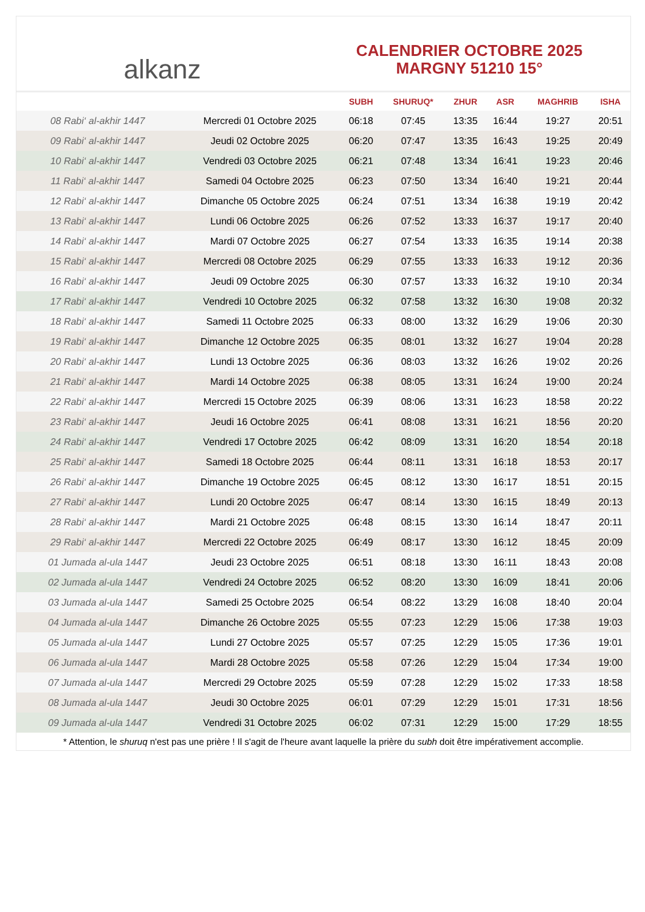alkanz
CALENDRIER OCTOBRE 2025
MARGNY 51210 15°
| | | SUBH | SHURUQ* | ZHUR | ASR | MAGHRIB | ISHA |
| --- | --- | --- | --- | --- | --- | --- | --- |
| 08 Rabi‘ al-akhir 1447 | Mercredi 01 Octobre 2025 | 06:18 | 07:45 | 13:35 | 16:44 | 19:27 | 20:51 |
| 09 Rabi‘ al-akhir 1447 | Jeudi 02 Octobre 2025 | 06:20 | 07:47 | 13:35 | 16:43 | 19:25 | 20:49 |
| 10 Rabi‘ al-akhir 1447 | Vendredi 03 Octobre 2025 | 06:21 | 07:48 | 13:34 | 16:41 | 19:23 | 20:46 |
| 11 Rabi‘ al-akhir 1447 | Samedi 04 Octobre 2025 | 06:23 | 07:50 | 13:34 | 16:40 | 19:21 | 20:44 |
| 12 Rabi‘ al-akhir 1447 | Dimanche 05 Octobre 2025 | 06:24 | 07:51 | 13:34 | 16:38 | 19:19 | 20:42 |
| 13 Rabi‘ al-akhir 1447 | Lundi 06 Octobre 2025 | 06:26 | 07:52 | 13:33 | 16:37 | 19:17 | 20:40 |
| 14 Rabi‘ al-akhir 1447 | Mardi 07 Octobre 2025 | 06:27 | 07:54 | 13:33 | 16:35 | 19:14 | 20:38 |
| 15 Rabi‘ al-akhir 1447 | Mercredi 08 Octobre 2025 | 06:29 | 07:55 | 13:33 | 16:33 | 19:12 | 20:36 |
| 16 Rabi‘ al-akhir 1447 | Jeudi 09 Octobre 2025 | 06:30 | 07:57 | 13:33 | 16:32 | 19:10 | 20:34 |
| 17 Rabi‘ al-akhir 1447 | Vendredi 10 Octobre 2025 | 06:32 | 07:58 | 13:32 | 16:30 | 19:08 | 20:32 |
| 18 Rabi‘ al-akhir 1447 | Samedi 11 Octobre 2025 | 06:33 | 08:00 | 13:32 | 16:29 | 19:06 | 20:30 |
| 19 Rabi‘ al-akhir 1447 | Dimanche 12 Octobre 2025 | 06:35 | 08:01 | 13:32 | 16:27 | 19:04 | 20:28 |
| 20 Rabi‘ al-akhir 1447 | Lundi 13 Octobre 2025 | 06:36 | 08:03 | 13:32 | 16:26 | 19:02 | 20:26 |
| 21 Rabi‘ al-akhir 1447 | Mardi 14 Octobre 2025 | 06:38 | 08:05 | 13:31 | 16:24 | 19:00 | 20:24 |
| 22 Rabi‘ al-akhir 1447 | Mercredi 15 Octobre 2025 | 06:39 | 08:06 | 13:31 | 16:23 | 18:58 | 20:22 |
| 23 Rabi‘ al-akhir 1447 | Jeudi 16 Octobre 2025 | 06:41 | 08:08 | 13:31 | 16:21 | 18:56 | 20:20 |
| 24 Rabi‘ al-akhir 1447 | Vendredi 17 Octobre 2025 | 06:42 | 08:09 | 13:31 | 16:20 | 18:54 | 20:18 |
| 25 Rabi‘ al-akhir 1447 | Samedi 18 Octobre 2025 | 06:44 | 08:11 | 13:31 | 16:18 | 18:53 | 20:17 |
| 26 Rabi‘ al-akhir 1447 | Dimanche 19 Octobre 2025 | 06:45 | 08:12 | 13:30 | 16:17 | 18:51 | 20:15 |
| 27 Rabi‘ al-akhir 1447 | Lundi 20 Octobre 2025 | 06:47 | 08:14 | 13:30 | 16:15 | 18:49 | 20:13 |
| 28 Rabi‘ al-akhir 1447 | Mardi 21 Octobre 2025 | 06:48 | 08:15 | 13:30 | 16:14 | 18:47 | 20:11 |
| 29 Rabi‘ al-akhir 1447 | Mercredi 22 Octobre 2025 | 06:49 | 08:17 | 13:30 | 16:12 | 18:45 | 20:09 |
| 01 Jumada al-ula 1447 | Jeudi 23 Octobre 2025 | 06:51 | 08:18 | 13:30 | 16:11 | 18:43 | 20:08 |
| 02 Jumada al-ula 1447 | Vendredi 24 Octobre 2025 | 06:52 | 08:20 | 13:30 | 16:09 | 18:41 | 20:06 |
| 03 Jumada al-ula 1447 | Samedi 25 Octobre 2025 | 06:54 | 08:22 | 13:29 | 16:08 | 18:40 | 20:04 |
| 04 Jumada al-ula 1447 | Dimanche 26 Octobre 2025 | 05:55 | 07:23 | 12:29 | 15:06 | 17:38 | 19:03 |
| 05 Jumada al-ula 1447 | Lundi 27 Octobre 2025 | 05:57 | 07:25 | 12:29 | 15:05 | 17:36 | 19:01 |
| 06 Jumada al-ula 1447 | Mardi 28 Octobre 2025 | 05:58 | 07:26 | 12:29 | 15:04 | 17:34 | 19:00 |
| 07 Jumada al-ula 1447 | Mercredi 29 Octobre 2025 | 05:59 | 07:28 | 12:29 | 15:02 | 17:33 | 18:58 |
| 08 Jumada al-ula 1447 | Jeudi 30 Octobre 2025 | 06:01 | 07:29 | 12:29 | 15:01 | 17:31 | 18:56 |
| 09 Jumada al-ula 1447 | Vendredi 31 Octobre 2025 | 06:02 | 07:31 | 12:29 | 15:00 | 17:29 | 18:55 |
* Attention, le shuruq n'est pas une prière ! Il s'agit de l'heure avant laquelle la prière du subh doit être impérativement accomplie.